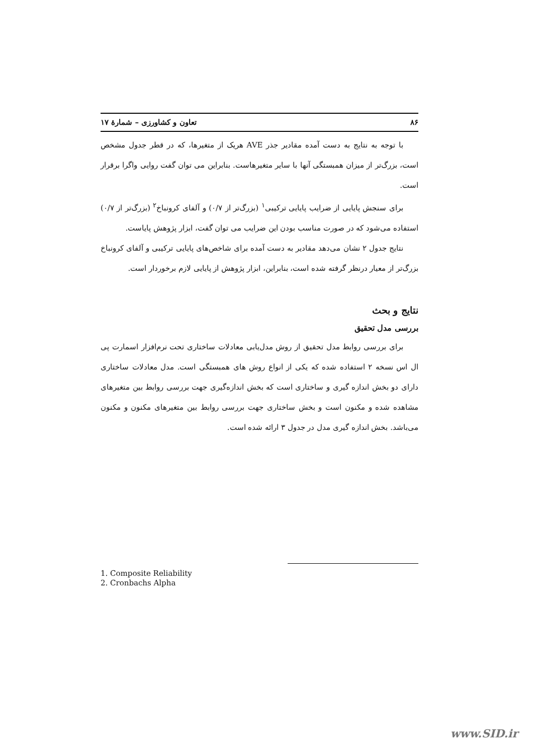۸۶ تعاون و کشاورزی – شمارهٔ ۱۷
با توجه به نتایج به دست آمده مقادیر جذر AVE هریک از متغیرها، که در قطر جدول مشخص است، بزرگ‌تر از میزان همبستگی آنها با سایر متغیرهاست. بنابراین می توان گفت روایی واگرا برقرار است.
برای سنجش پایایی از ضرایب پایایی ترکیبی<sup>۱</sup> (بزرگ‌تر از ۰/۷) و آلفای کرونباخ<sup>۲</sup> (بزرگ‌تر از ۰/۷) استفاده می‌شود که در صورت مناسب بودن این ضرایب می توان گفت، ابزار پژوهش پایاست.
نتایج جدول ۲ نشان می‌دهد مقادیر به دست آمده برای شاخص‌های پایایی ترکیبی و آلفای کرونباخ بزرگ‌تر از معیار درنظر گرفته شده است، بنابراین، ابزار پژوهش از پایایی لازم برخوردار است.
نتایج و بحث
بررسی مدل تحقیق
برای بررسی روابط مدل تحقیق از روش مدل‌یابی معادلات ساختاری تحت نرم‌افزار اسمارت پی ال اس نسخه ۲ استفاده شده که یکی از انواع روش های همبستگی است. مدل معادلات ساختاری دارای دو بخش اندازه گیری و ساختاری است که بخش اندازه‌گیری جهت بررسی روابط بین متغیرهای مشاهده شده و مکنون است و بخش ساختاری جهت بررسی روابط بین متغیرهای مکنون و مکنون می‌باشد. بخش اندازه گیری مدل در جدول ۳ ارائه شده است.
1. Composite Reliability
2. Cronbachs Alpha
www.SID.ir